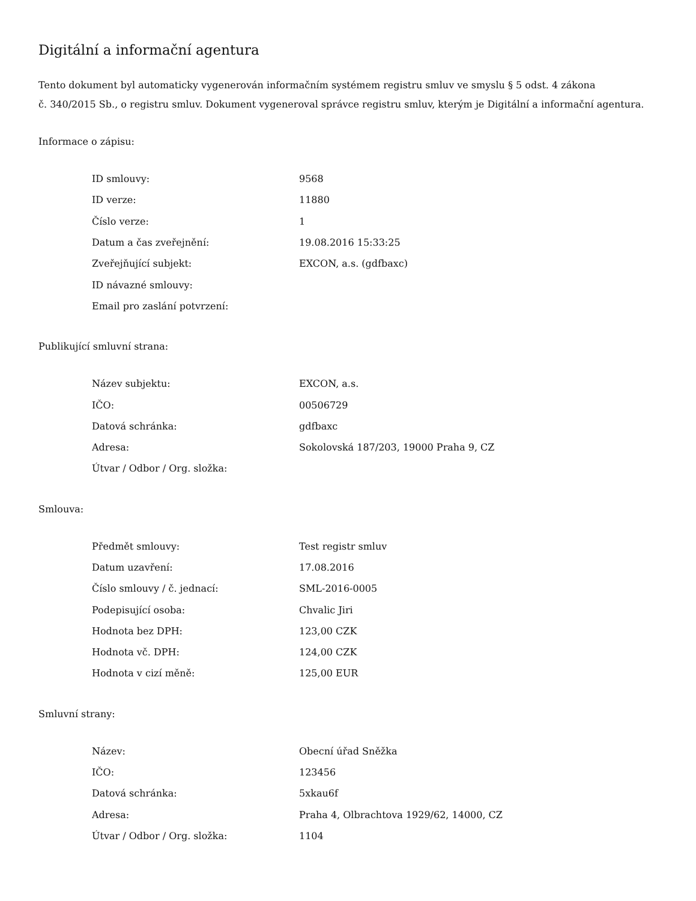Digitální a informační agentura
Tento dokument byl automaticky vygenerován informačním systémem registru smluv ve smyslu § 5 odst. 4 zákona
č. 340/2015 Sb., o registru smluv. Dokument vygeneroval správce registru smluv, kterým je Digitální a informační agentura.
Informace o zápisu:
| ID smlouvy: | 9568 |
| ID verze: | 11880 |
| Číslo verze: | 1 |
| Datum a čas zveřejnění: | 19.08.2016 15:33:25 |
| Zveřejňující subjekt: | EXCON, a.s. (gdfbaxc) |
| ID návazné smlouvy: | |
| Email pro zaslání potvrzení: | |
Publikující smluvní strana:
| Název subjektu: | EXCON, a.s. |
| IČO: | 00506729 |
| Datová schránka: | gdfbaxc |
| Adresa: | Sokolovská 187/203, 19000 Praha 9, CZ |
| Útvar / Odbor / Org. složka: | |
Smlouva:
| Předmět smlouvy: | Test registr smluv |
| Datum uzavření: | 17.08.2016 |
| Číslo smlouvy / č. jednací: | SML-2016-0005 |
| Podepisující osoba: | Chvalic Jiri |
| Hodnota bez DPH: | 123,00 CZK |
| Hodnota vč. DPH: | 124,00 CZK |
| Hodnota v cizí měně: | 125,00 EUR |
Smluvní strany:
| Název: | Obecní úřad Sněžka |
| IČO: | 123456 |
| Datová schránka: | 5xkau6f |
| Adresa: | Praha 4, Olbrachtova 1929/62, 14000, CZ |
| Útvar / Odbor / Org. složka: | 1104 |